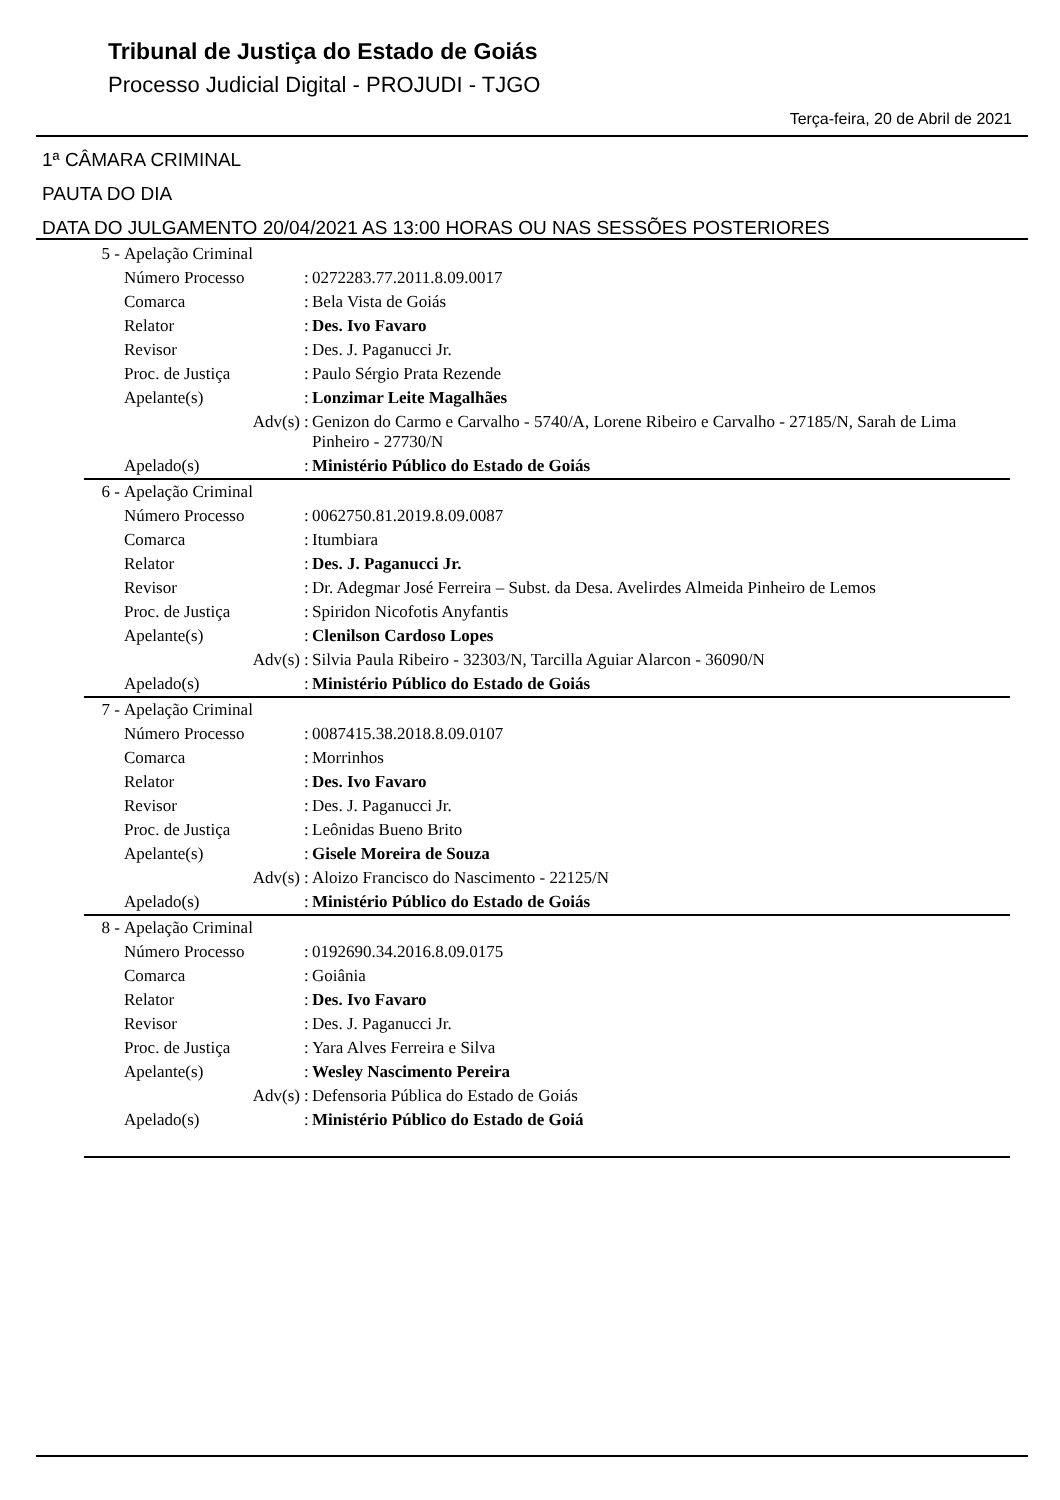Tribunal de Justiça do Estado de Goiás
Processo Judicial Digital - PROJUDI - TJGO
Terça-feira, 20 de Abril de 2021
1ª CÂMARA CRIMINAL
PAUTA DO DIA
DATA DO JULGAMENTO 20/04/2021 AS 13:00 HORAS OU NAS SESSÕES POSTERIORES
| 5 - | Apelação Criminal | | |
| | Número Processo | : | 0272283.77.2011.8.09.0017 |
| | Comarca | : | Bela Vista de Goiás |
| | Relator | : | Des. Ivo Favaro |
| | Revisor | : | Des. J. Paganucci Jr. |
| | Proc. de Justiça | : | Paulo Sérgio Prata Rezende |
| | Apelante(s) | : | Lonzimar Leite Magalhães |
| | Adv(s) | : | Genizon do Carmo e Carvalho - 5740/A, Lorene Ribeiro e Carvalho - 27185/N, Sarah de Lima Pinheiro - 27730/N |
| | Apelado(s) | : | Ministério Público do Estado de Goiás |
| 6 - | Apelação Criminal | | |
| | Número Processo | : | 0062750.81.2019.8.09.0087 |
| | Comarca | : | Itumbiara |
| | Relator | : | Des. J. Paganucci Jr. |
| | Revisor | : | Dr. Adegmar José Ferreira – Subst. da Desa. Avelirdes Almeida Pinheiro de Lemos |
| | Proc. de Justiça | : | Spiridon Nicofotis Anyfantis |
| | Apelante(s) | : | Clenilson Cardoso Lopes |
| | Adv(s) | : | Silvia Paula Ribeiro - 32303/N, Tarcilla Aguiar Alarcon - 36090/N |
| | Apelado(s) | : | Ministério Público do Estado de Goiás |
| 7 - | Apelação Criminal | | |
| | Número Processo | : | 0087415.38.2018.8.09.0107 |
| | Comarca | : | Morrinhos |
| | Relator | : | Des. Ivo Favaro |
| | Revisor | : | Des. J. Paganucci Jr. |
| | Proc. de Justiça | : | Leônidas Bueno Brito |
| | Apelante(s) | : | Gisele Moreira de Souza |
| | Adv(s) | : | Aloizo Francisco do Nascimento - 22125/N |
| | Apelado(s) | : | Ministério Público do Estado de Goiás |
| 8 - | Apelação Criminal | | |
| | Número Processo | : | 0192690.34.2016.8.09.0175 |
| | Comarca | : | Goiânia |
| | Relator | : | Des. Ivo Favaro |
| | Revisor | : | Des. J. Paganucci Jr. |
| | Proc. de Justiça | : | Yara Alves Ferreira e Silva |
| | Apelante(s) | : | Wesley Nascimento Pereira |
| | Adv(s) | : | Defensoria Pública do Estado de Goiás |
| | Apelado(s) | : | Ministério Público do Estado de Goiá |